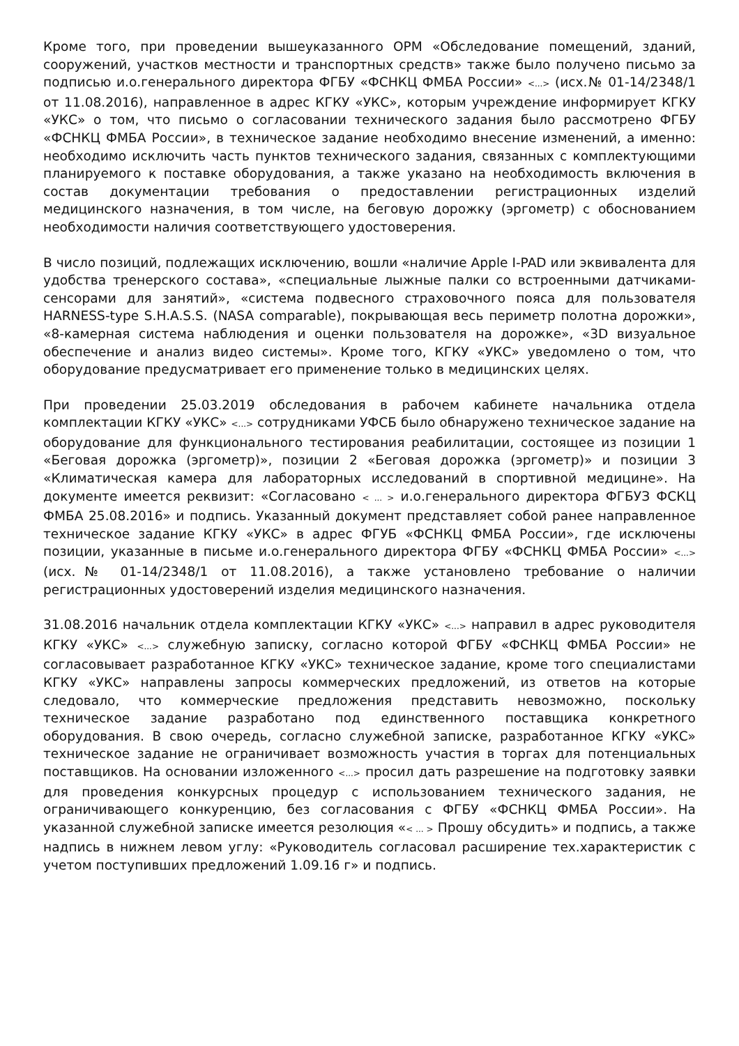Кроме того, при проведении вышеуказанного ОРМ «Обследование помещений, зданий, сооружений, участков местности и транспортных средств» также было получено письмо за подписью и.о.генерального директора ФГБУ «ФСНКЦ ФМБА России» <...> (исх.№ 01-14/2348/1 от 11.08.2016), направленное в адрес КГКУ «УКС», которым учреждение информирует КГКУ «УКС» о том, что письмо о согласовании технического задания было рассмотрено ФГБУ «ФСНКЦ ФМБА России», в техническое задание необходимо внесение изменений, а именно: необходимо исключить часть пунктов технического задания, связанных с комплектующими планируемого к поставке оборудования, а также указано на необходимость включения в состав документации требования о предоставлении регистрационных изделий медицинского назначения, в том числе, на беговую дорожку (эргометр) с обоснованием необходимости наличия соответствующего удостоверения.
В число позиций, подлежащих исключению, вошли «наличие Apple I-PAD или эквивалента для удобства тренерского состава», «специальные лыжные палки со встроенными датчиками-сенсорами для занятий», «система подвесного страховочного пояса для пользователя HARNESS-type S.H.A.S.S. (NASA comparable), покрывающая весь периметр полотна дорожки», «8-камерная система наблюдения и оценки пользователя на дорожке», «3D визуальное обеспечение и анализ видео системы». Кроме того, КГКУ «УКС» уведомлено о том, что оборудование предусматривает его применение только в медицинских целях.
При проведении 25.03.2019 обследования в рабочем кабинете начальника отдела комплектации КГКУ «УКС» <...> сотрудниками УФСБ было обнаружено техническое задание на оборудование для функционального тестирования реабилитации, состоящее из позиции 1 «Беговая дорожка (эргометр)», позиции 2 «Беговая дорожка (эргометр)» и позиции 3 «Климатическая камера для лабораторных исследований в спортивной медицине». На документе имеется реквизит: «Согласовано < ... > и.о.генерального директора ФГБУЗ ФСКЦ ФМБА 25.08.2016» и подпись. Указанный документ представляет собой ранее направленное техническое задание КГКУ «УКС» в адрес ФГУБ «ФСНКЦ ФМБА России», где исключены позиции, указанные в письме и.о.генерального директора ФГБУ «ФСНКЦ ФМБА России» <...> (исх.№ 01-14/2348/1 от 11.08.2016), а также установлено требование о наличии регистрационных удостоверений изделия медицинского назначения.
31.08.2016 начальник отдела комплектации КГКУ «УКС» <...> направил в адрес руководителя КГКУ «УКС» <...> служебную записку, согласно которой ФГБУ «ФСНКЦ ФМБА России» не согласовывает разработанное КГКУ «УКС» техническое задание, кроме того специалистами КГКУ «УКС» направлены запросы коммерческих предложений, из ответов на которые следовало, что коммерческие предложения представить невозможно, поскольку техническое задание разработано под единственного поставщика конкретного оборудования. В свою очередь, согласно служебной записке, разработанное КГКУ «УКС» техническое задание не ограничивает возможность участия в торгах для потенциальных поставщиков. На основании изложенного <...> просил дать разрешение на подготовку заявки для проведения конкурсных процедур с использованием технического задания, не ограничивающего конкуренцию, без согласования с ФГБУ «ФСНКЦ ФМБА России». На указанной служебной записке имеется резолюция «< ... > Прошу обсудить» и подпись, а также надпись в нижнем левом углу: «Руководитель согласовал расширение тех.характеристик с учетом поступивших предложений 1.09.16 г» и подпись.